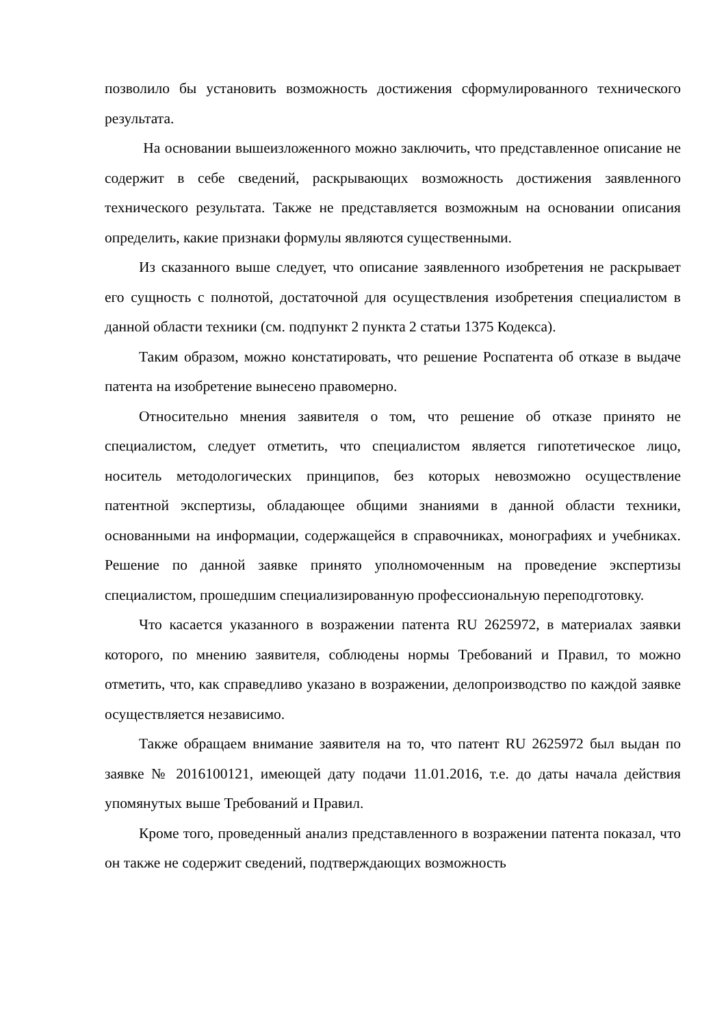позволило бы установить возможность достижения сформулированного технического результата.
На основании вышеизложенного можно заключить, что представленное описание не содержит в себе сведений, раскрывающих возможность достижения заявленного технического результата. Также не представляется возможным на основании описания определить, какие признаки формулы являются существенными.
Из сказанного выше следует, что описание заявленного изобретения не раскрывает его сущность с полнотой, достаточной для осуществления изобретения специалистом в данной области техники (см. подпункт 2 пункта 2 статьи 1375 Кодекса).
Таким образом, можно констатировать, что решение Роспатента об отказе в выдаче патента на изобретение вынесено правомерно.
Относительно мнения заявителя о том, что решение об отказе принято не специалистом, следует отметить, что специалистом является гипотетическое лицо, носитель методологических принципов, без которых невозможно осуществление патентной экспертизы, обладающее общими знаниями в данной области техники, основанными на информации, содержащейся в справочниках, монографиях и учебниках. Решение по данной заявке принято уполномоченным на проведение экспертизы специалистом, прошедшим специализированную профессиональную переподготовку.
Что касается указанного в возражении патента RU 2625972, в материалах заявки которого, по мнению заявителя, соблюдены нормы Требований и Правил, то можно отметить, что, как справедливо указано в возражении, делопроизводство по каждой заявке осуществляется независимо.
Также обращаем внимание заявителя на то, что патент RU 2625972 был выдан по заявке № 2016100121, имеющей дату подачи 11.01.2016, т.е. до даты начала действия упомянутых выше Требований и Правил.
Кроме того, проведенный анализ представленного в возражении патента показал, что он также не содержит сведений, подтверждающих возможность